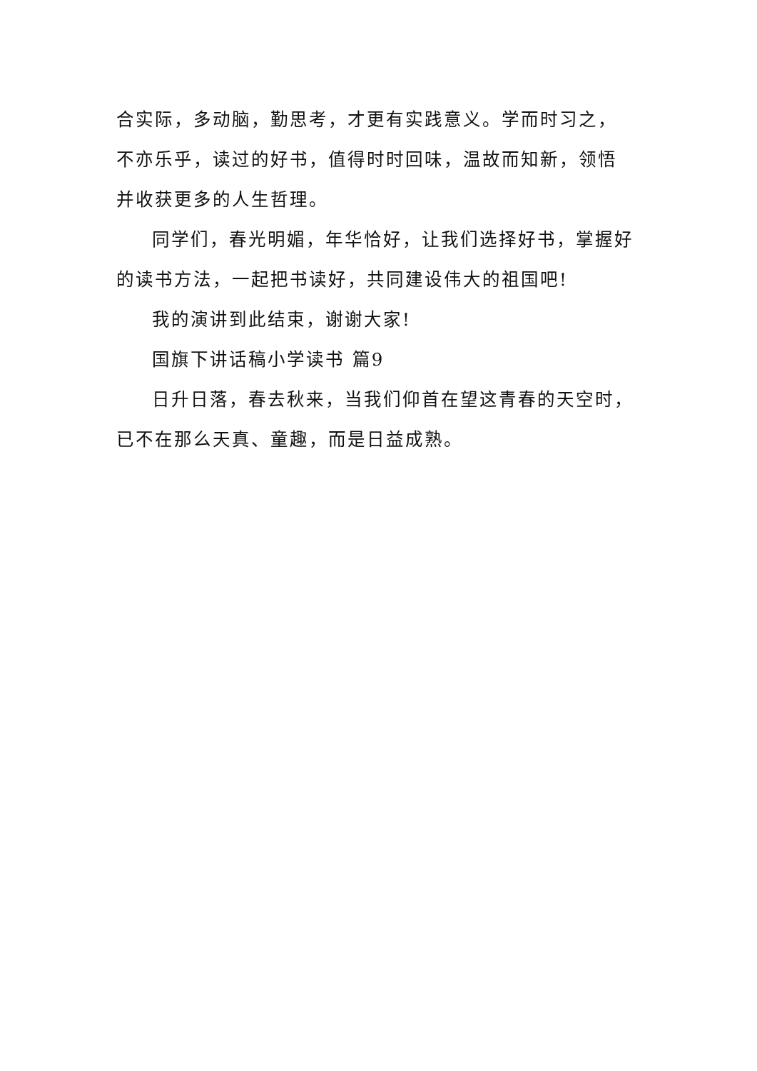合实际，多动脑，勤思考，才更有实践意义。学而时习之，不亦乐乎，读过的好书，值得时时回味，温故而知新，领悟并收获更多的人生哲理。
同学们，春光明媚，年华恰好，让我们选择好书，掌握好的读书方法，一起把书读好，共同建设伟大的祖国吧!
我的演讲到此结束，谢谢大家!
国旗下讲话稿小学读书 篇9
日升日落，春去秋来，当我们仰首在望这青春的天空时，已不在那么天真、童趣，而是日益成熟。